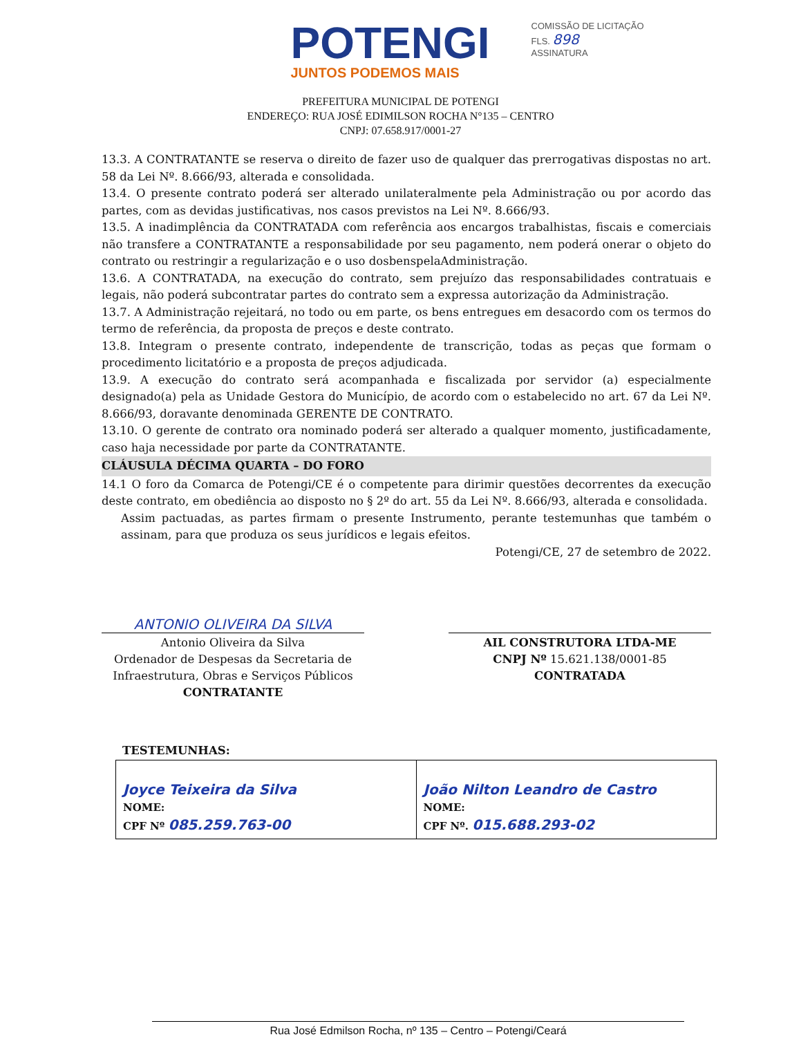POTENGI
JUNTOS PODEMOS MAIS
COMISSÃO DE LICITAÇÃO
FLS. 898
ASSINATURA
PREFEITURA MUNICIPAL DE POTENGI
ENDEREÇO: RUA JOSÉ EDIMILSON ROCHA N°135 – CENTRO
CNPJ: 07.658.917/0001-27
13.3. A CONTRATANTE se reserva o direito de fazer uso de qualquer das prerrogativas dispostas no art. 58 da Lei Nº. 8.666/93, alterada e consolidada.
13.4. O presente contrato poderá ser alterado unilateralmente pela Administração ou por acordo das partes, com as devidas justificativas, nos casos previstos na Lei Nº. 8.666/93.
13.5. A inadimplência da CONTRATADA com referência aos encargos trabalhistas, fiscais e comerciais não transfere a CONTRATANTE a responsabilidade por seu pagamento, nem poderá onerar o objeto do contrato ou restringir a regularização e o uso dosbenspelaAdministração.
13.6. A CONTRATADA, na execução do contrato, sem prejuízo das responsabilidades contratuais e legais, não poderá subcontratar partes do contrato sem a expressa autorização da Administração.
13.7. A Administração rejeitará, no todo ou em parte, os bens entregues em desacordo com os termos do termo de referência, da proposta de preços e deste contrato.
13.8. Integram o presente contrato, independente de transcrição, todas as peças que formam o procedimento licitatório e a proposta de preços adjudicada.
13.9. A execução do contrato será acompanhada e fiscalizada por servidor (a) especialmente designado(a) pela as Unidade Gestora do Município, de acordo com o estabelecido no art. 67 da Lei Nº. 8.666/93, doravante denominada GERENTE DE CONTRATO.
13.10. O gerente de contrato ora nominado poderá ser alterado a qualquer momento, justificadamente, caso haja necessidade por parte da CONTRATANTE.
CLÁUSULA DÉCIMA QUARTA – DO FORO
14.1 O foro da Comarca de Potengi/CE é o competente para dirimir questões decorrentes da execução deste contrato, em obediência ao disposto no § 2º do art. 55 da Lei Nº. 8.666/93, alterada e consolidada.
Assim pactuadas, as partes firmam o presente Instrumento, perante testemunhas que também o assinam, para que produza os seus jurídicos e legais efeitos.
Potengi/CE, 27 de setembro de 2022.
ANTONIO OLIVEIRA DA SILVA
Antonio Oliveira da Silva
Ordenador de Despesas da Secretaria de Infraestrutura, Obras e Serviços Públicos
CONTRATANTE
AIL CONSTRUTORA LTDA-ME
CNPJ Nº 15.621.138/0001-85
CONTRATADA
TESTEMUNHAS:
| Joyce Teixeira da Silva NOME: CPF Nº 085.259.763-00 | João Nilton Leandro de Castro NOME: CPF Nº. 015.688.293-02 |
Rua José Edmilson Rocha, nº 135 – Centro – Potengi/Ceará